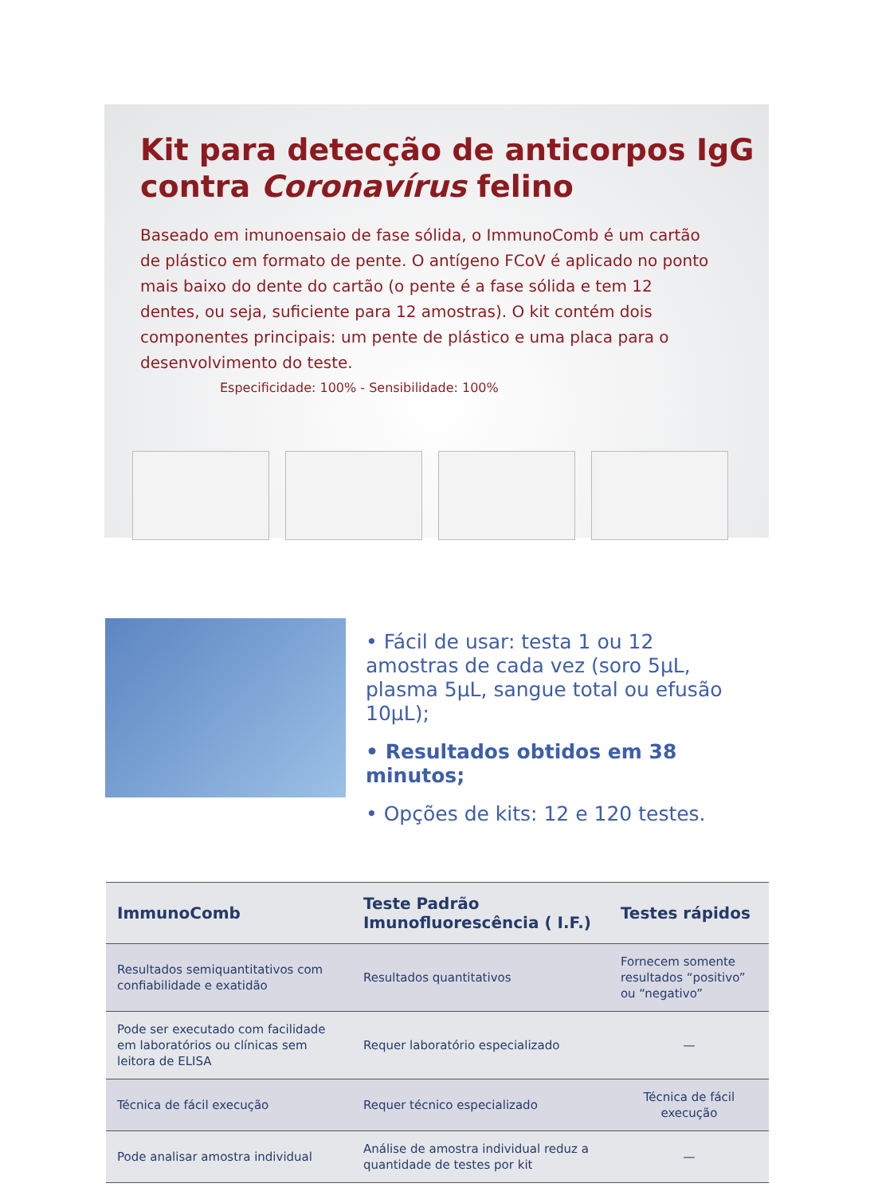Kit para detecção de anticorpos IgG
contra Coronavírus felino
Baseado em imunoensaio de fase sólida, o ImmunoComb é um cartão de plástico em formato de pente. O antígeno FCoV é aplicado no ponto mais baixo do dente do cartão (o pente é a fase sólida e tem 12 dentes, ou seja, suficiente para 12 amostras). O kit contém dois componentes principais: um pente de plástico e uma placa para o desenvolvimento do teste.
Especificidade: 100% - Sensibilidade: 100%
• Fácil de usar: testa 1 ou 12 amostras de cada vez (soro 5μL, plasma 5μL, sangue total ou efusão 10μL);
• Resultados obtidos em 38 minutos;
• Opções de kits: 12 e 120 testes.
| ImmunoComb | Teste Padrão Imunofluorescência ( I.F.) | Testes rápidos |
| --- | --- | --- |
| Resultados semiquantitativos com confiabilidade e exatidão | Resultados quantitativos | Fornecem somente resultados “positivo” ou “negativo” |
| Pode ser executado com facilidade em laboratórios ou clínicas sem leitora de ELISA | Requer laboratório especializado | — |
| Técnica de fácil execução | Requer técnico especializado | Técnica de fácil execução |
| Pode analisar amostra individual | Análise de amostra individual reduz a quantidade de testes por kit | — |